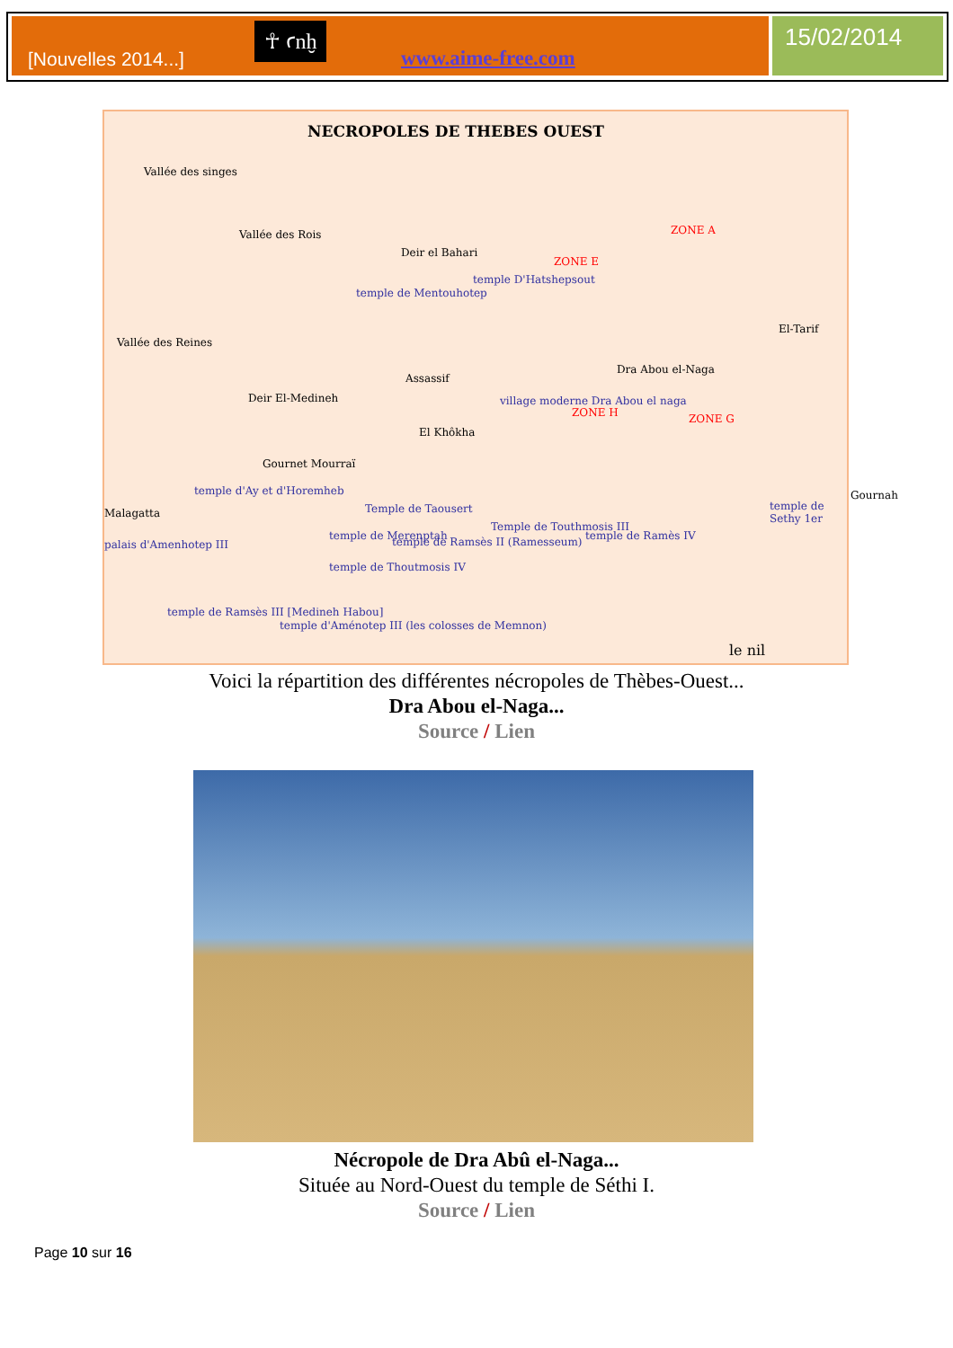[Nouvelles 2014...] www.aime-free.com ☥ ꜥnḫ 15/02/2014
NECROPOLES DE THEBES OUEST
Vallée des singes
Vallée des Rois
Deir el Bahari
temple de Mentouhotep
temple D'Hatshepsout
Vallée des Reines
Dra Abou el-Naga
El-Tarif
Assassif
Deir El-Medineh village moderne Dra Abou el naga
El Khôkha
Gournet Mourraï
Gournah
Malagatta
temple d'Ay et d'Horemheb
Temple de Taousert
Temple de Touthmosis III
temple de Ramès IV
temple de Sethy 1er
palais d'Amenhotep III
temple de Merenptah temple de Ramsès II (Ramesseum)
temple de Thoutmosis IV
temple de Ramsès III [Medineh Habou]
temple d'Aménotep III (les colosses de Memnon)
ZONE A
ZONE E
ZONE H ZONE G
le nil
Voici la répartition des différentes nécropoles de Thèbes-Ouest...
Dra Abou el-Naga...
Source / Lien
Nécropole de Dra Abû el-Naga...
Située au Nord-Ouest du temple de Séthi I.
Source / Lien
Page 10 sur 16